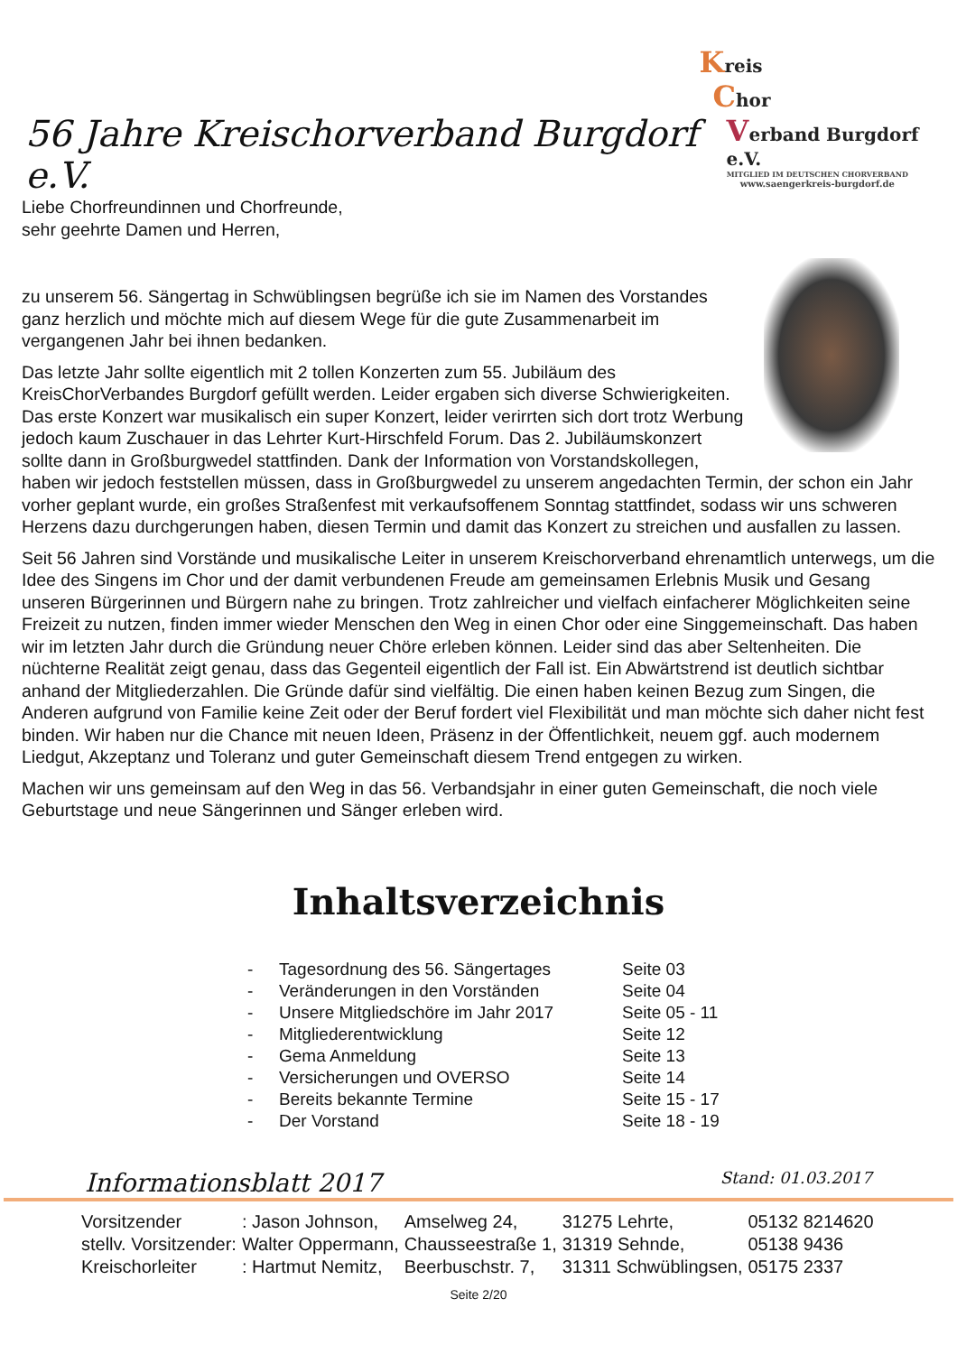56 Jahre Kreischorverband Burgdorf e.V.
Kreis
Chor
Verband Burgdorf e.V.
MITGLIED IM DEUTSCHEN CHORVERBAND
www.saengerkreis-burgdorf.de
Liebe Chorfreundinnen und Chorfreunde,
sehr geehrte Damen und Herren,
zu unserem 56. Sängertag in Schwüblingsen begrüße ich sie im Namen des Vorstandes ganz herzlich und möchte mich auf diesem Wege für die gute Zusammenarbeit im vergangenen Jahr bei ihnen bedanken.
Das letzte Jahr sollte eigentlich mit 2 tollen Konzerten zum 55. Jubiläum des KreisChorVerbandes Burgdorf gefüllt werden. Leider ergaben sich diverse Schwierigkeiten. Das erste Konzert war musikalisch ein super Konzert, leider verirrten sich dort trotz Werbung jedoch kaum Zuschauer in das Lehrter Kurt-Hirschfeld Forum. Das 2. Jubiläumskonzert sollte dann in Großburgwedel stattfinden. Dank der Information von Vorstandskollegen, haben wir jedoch feststellen müssen, dass in Großburgwedel zu unserem angedachten Termin, der schon ein Jahr vorher geplant wurde, ein großes Straßenfest mit verkaufsoffenem Sonntag stattfindet, sodass wir uns schweren Herzens dazu durchgerungen haben, diesen Termin und damit das Konzert zu streichen und ausfallen zu lassen.
Seit 56 Jahren sind Vorstände und musikalische Leiter in unserem Kreischorverband ehrenamtlich unterwegs, um die Idee des Singens im Chor und der damit verbundenen Freude am gemeinsamen Erlebnis Musik und Gesang unseren Bürgerinnen und Bürgern nahe zu bringen. Trotz zahlreicher und vielfach einfacherer Möglichkeiten seine Freizeit zu nutzen, finden immer wieder Menschen den Weg in einen Chor oder eine Singgemeinschaft. Das haben wir im letzten Jahr durch die Gründung neuer Chöre erleben können. Leider sind das aber Seltenheiten. Die nüchterne Realität zeigt genau, dass das Gegenteil eigentlich der Fall ist. Ein Abwärtstrend ist deutlich sichtbar anhand der Mitgliederzahlen. Die Gründe dafür sind vielfältig. Die einen haben keinen Bezug zum Singen, die Anderen aufgrund von Familie keine Zeit oder der Beruf fordert viel Flexibilität und man möchte sich daher nicht fest binden. Wir haben nur die Chance mit neuen Ideen, Präsenz in der Öffentlichkeit, neuem ggf. auch modernem Liedgut, Akzeptanz und Toleranz und guter Gemeinschaft diesem Trend entgegen zu wirken.
Machen wir uns gemeinsam auf den Weg in das 56. Verbandsjahr in einer guten Gemeinschaft, die noch viele Geburtstage und neue Sängerinnen und Sänger erleben wird.
Inhaltsverzeichnis
| - | Tagesordnung des 56. Sängertages | Seite 03 |
| - | Veränderungen in den Vorständen | Seite 04 |
| - | Unsere Mitgliedschöre im Jahr 2017 | Seite 05 - 11 |
| - | Mitgliederentwicklung | Seite 12 |
| - | Gema Anmeldung | Seite 13 |
| - | Versicherungen und OVERSO | Seite 14 |
| - | Bereits bekannte Termine | Seite 15 - 17 |
| - | Der Vorstand | Seite 18 - 19 |
Informationsblatt 2017 Stand: 01.03.2017
| Vorsitzender | : Jason Johnson, | Amselweg 24, | 31275 Lehrte, | 05132 8214620 |
| stellv. Vorsitzender: | Walter Oppermann, | Chausseestraße 1, | 31319 Sehnde, | 05138 9436 |
| Kreischorleiter | : Hartmut Nemitz, | Beerbuschstr. 7, | 31311 Schwüblingsen, | 05175 2337 |
Seite 2/20